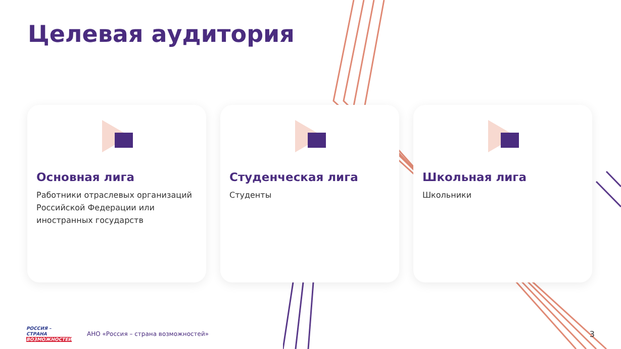Целевая аудитория
Основная лига
Работники отраслевых организаций Российской Федерации или иностранных государств
Студенческая лига
Студенты
Школьная лига
Школьники
РОССИЯ –
СТРАНА
ВОЗМОЖНОСТЕЙ
АНО «Россия – страна возможностей»
3